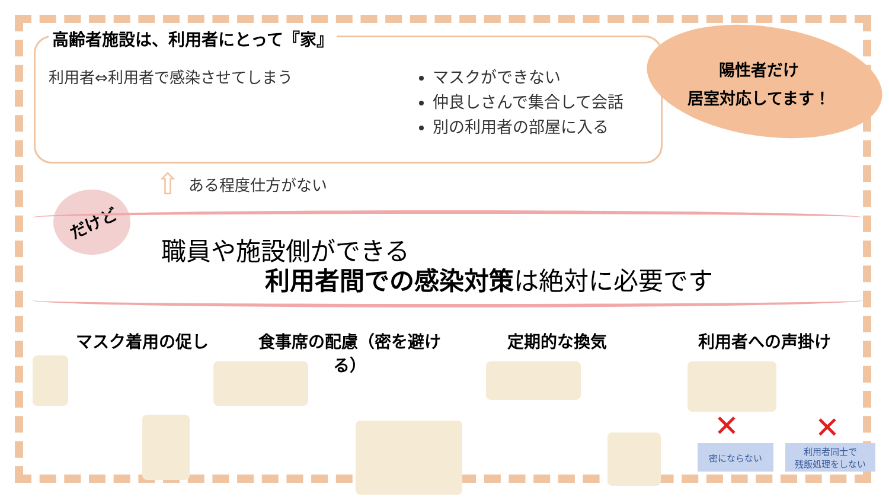高齢者施設は、利用者にとって『家』
利用者⇔利用者で感染させてしまう
マスクができない
仲良しさんで集合して会話
別の利用者の部屋に入る
陽性者だけ
居室対応してます！
⇧ ある程度仕方がない
だけど
職員や施設側ができる
利用者間での感染対策は絶対に必要です
マスク着用の促し 食事席の配慮（密を避ける） 定期的な換気 利用者への声掛け
✕ ✕
密にならない
利用者同士で
残飯処理をしない